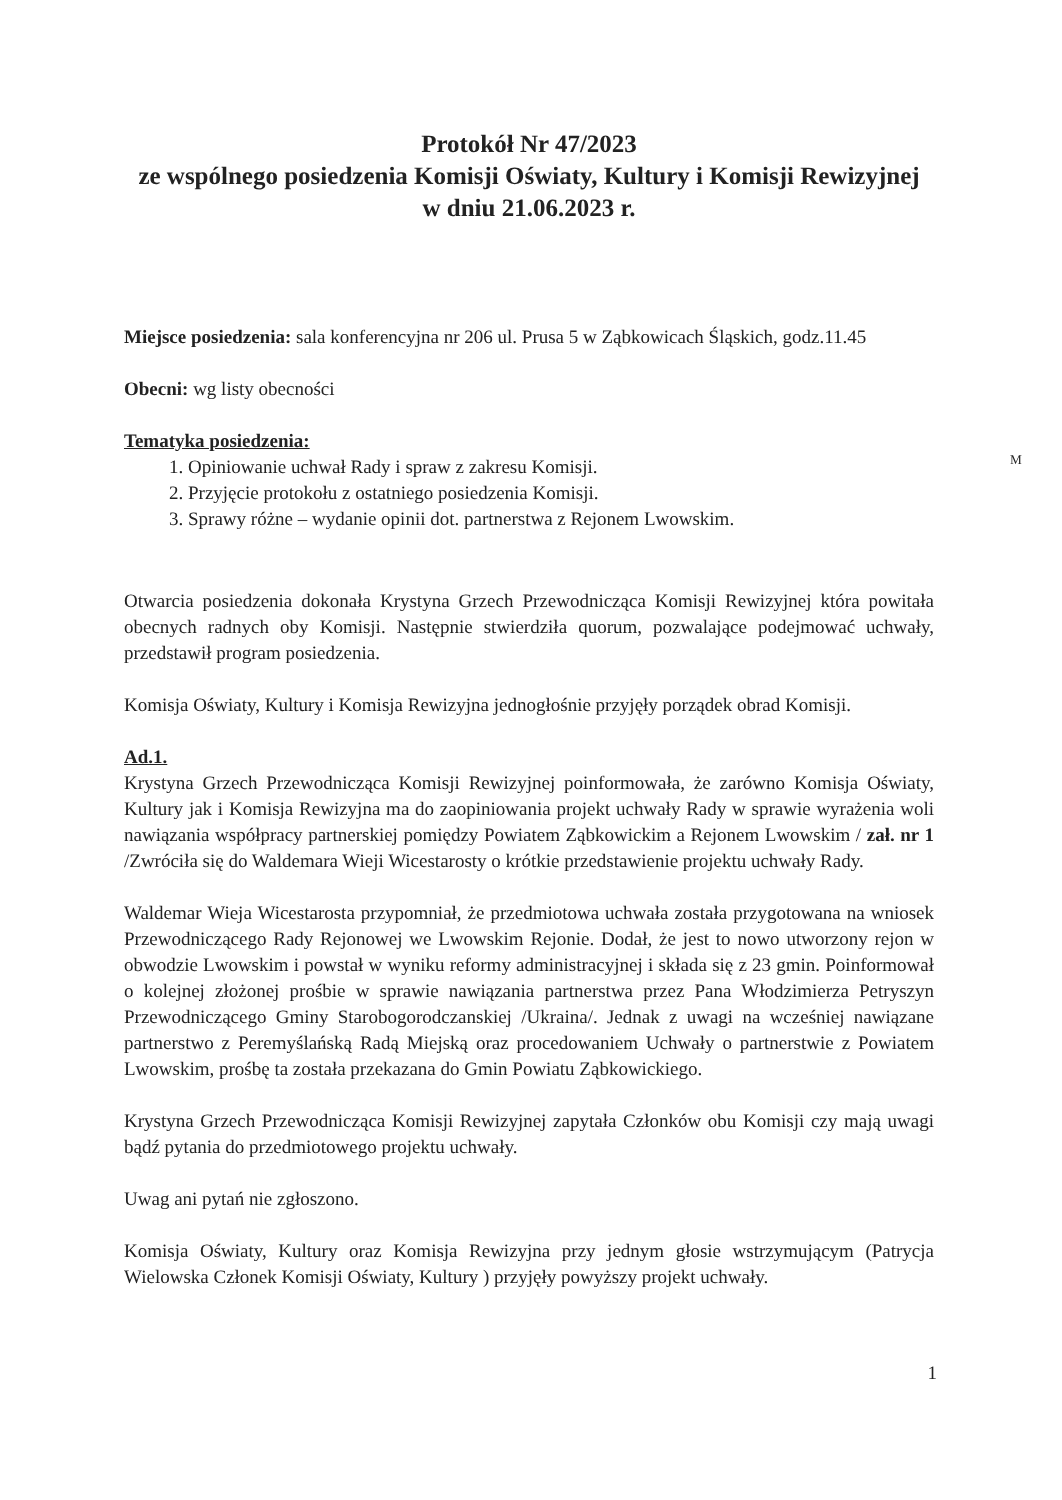Protokół Nr 47/2023
ze wspólnego posiedzenia Komisji Oświaty, Kultury i Komisji Rewizyjnej
w dniu 21.06.2023 r.
Miejsce posiedzenia: sala konferencyjna nr 206 ul. Prusa 5 w Ząbkowicach Śląskich, godz.11.45
Obecni: wg listy obecności
ᴹ
Tematyka posiedzenia:
1. Opiniowanie uchwał Rady i spraw z zakresu Komisji.
2. Przyjęcie protokołu z ostatniego posiedzenia Komisji.
3. Sprawy różne – wydanie opinii dot. partnerstwa z Rejonem Lwowskim.
Otwarcia posiedzenia dokonała Krystyna Grzech Przewodnicząca Komisji Rewizyjnej która powitała obecnych radnych oby Komisji. Następnie stwierdziła quorum, pozwalające podejmować uchwały, przedstawił program posiedzenia.
Komisja Oświaty, Kultury i Komisja Rewizyjna jednogłośnie przyjęły porządek obrad Komisji.
Ad.1.
Krystyna Grzech Przewodnicząca Komisji Rewizyjnej poinformowała, że zarówno Komisja Oświaty, Kultury jak i Komisja Rewizyjna ma do zaopiniowania projekt uchwały Rady w sprawie wyrażenia woli nawiązania współpracy partnerskiej pomiędzy Powiatem Ząbkowickim a Rejonem Lwowskim / zał. nr 1 /Zwróciła się do Waldemara Wieji Wicestarosty o krótkie przedstawienie projektu uchwały Rady.
Waldemar Wieja Wicestarosta przypomniał, że przedmiotowa uchwała została przygotowana na wniosek Przewodniczącego Rady Rejonowej we Lwowskim Rejonie. Dodał, że jest to nowo utworzony rejon w obwodzie Lwowskim i powstał w wyniku reformy administracyjnej i składa się z 23 gmin. Poinformował o kolejnej złożonej prośbie w sprawie nawiązania partnerstwa przez Pana Włodzimierza Petryszyn Przewodniczącego Gminy Starobogorodczanskiej /Ukraina/. Jednak z uwagi na wcześniej nawiązane partnerstwo z Peremyślańską Radą Miejską oraz procedowaniem Uchwały o partnerstwie z Powiatem Lwowskim, prośbę ta została przekazana do Gmin Powiatu Ząbkowickiego.
Krystyna Grzech Przewodnicząca Komisji Rewizyjnej zapytała Członków obu Komisji czy mają uwagi bądź pytania do przedmiotowego projektu uchwały.
Uwag ani pytań nie zgłoszono.
Komisja Oświaty, Kultury oraz Komisja Rewizyjna przy jednym głosie wstrzymującym (Patrycja Wielowska Członek Komisji Oświaty, Kultury ) przyjęły powyższy projekt uchwały.
1